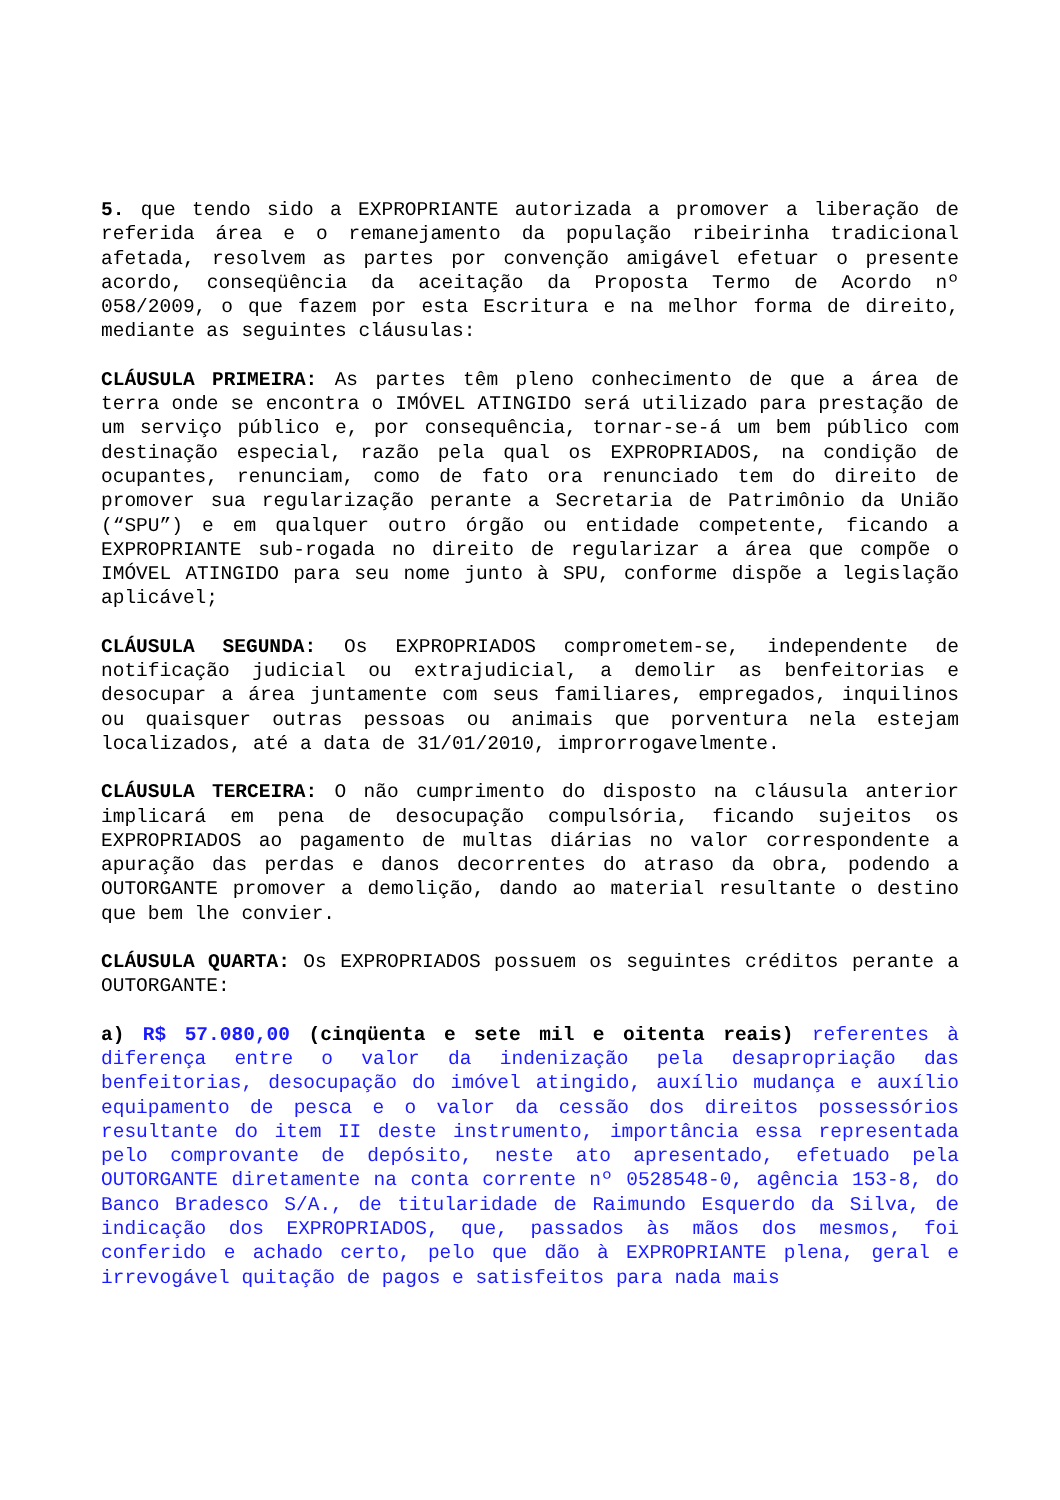5. que tendo sido a EXPROPRIANTE autorizada a promover a liberação de referida área e o remanejamento da população ribeirinha tradicional afetada, resolvem as partes por convenção amigável efetuar o presente acordo, conseqüência da aceitação da Proposta Termo de Acordo nº 058/2009, o que fazem por esta Escritura e na melhor forma de direito, mediante as seguintes cláusulas:
CLÁUSULA PRIMEIRA: As partes têm pleno conhecimento de que a área de terra onde se encontra o IMÓVEL ATINGIDO será utilizado para prestação de um serviço público e, por consequência, tornar-se-á um bem público com destinação especial, razão pela qual os EXPROPRIADOS, na condição de ocupantes, renunciam, como de fato ora renunciado tem do direito de promover sua regularização perante a Secretaria de Patrimônio da União (“SPU”) e em qualquer outro órgão ou entidade competente, ficando a EXPROPRIANTE sub-rogada no direito de regularizar a área que compõe o IMÓVEL ATINGIDO para seu nome junto à SPU, conforme dispõe a legislação aplicável;
CLÁUSULA SEGUNDA: Os EXPROPRIADOS comprometem-se, independente de notificação judicial ou extrajudicial, a demolir as benfeitorias e desocupar a área juntamente com seus familiares, empregados, inquilinos ou quaisquer outras pessoas ou animais que porventura nela estejam localizados, até a data de 31/01/2010, improrrogavelmente.
CLÁUSULA TERCEIRA: O não cumprimento do disposto na cláusula anterior implicará em pena de desocupação compulsória, ficando sujeitos os EXPROPRIADOS ao pagamento de multas diárias no valor correspondente a apuração das perdas e danos decorrentes do atraso da obra, podendo a OUTORGANTE promover a demolição, dando ao material resultante o destino que bem lhe convier.
CLÁUSULA QUARTA: Os EXPROPRIADOS possuem os seguintes créditos perante a OUTORGANTE:
a) R$ 57.080,00 (cinqüenta e sete mil e oitenta reais) referentes à diferença entre o valor da indenização pela desapropriação das benfeitorias, desocupação do imóvel atingido, auxílio mudança e auxílio equipamento de pesca e o valor da cessão dos direitos possessórios resultante do item II deste instrumento, importância essa representada pelo comprovante de depósito, neste ato apresentado, efetuado pela OUTORGANTE diretamente na conta corrente nº 0528548-0, agência 153-8, do Banco Bradesco S/A., de titularidade de Raimundo Esquerdo da Silva, de indicação dos EXPROPRIADOS, que, passados às mãos dos mesmos, foi conferido e achado certo, pelo que dão à EXPROPRIANTE plena, geral e irrevogável quitação de pagos e satisfeitos para nada mais